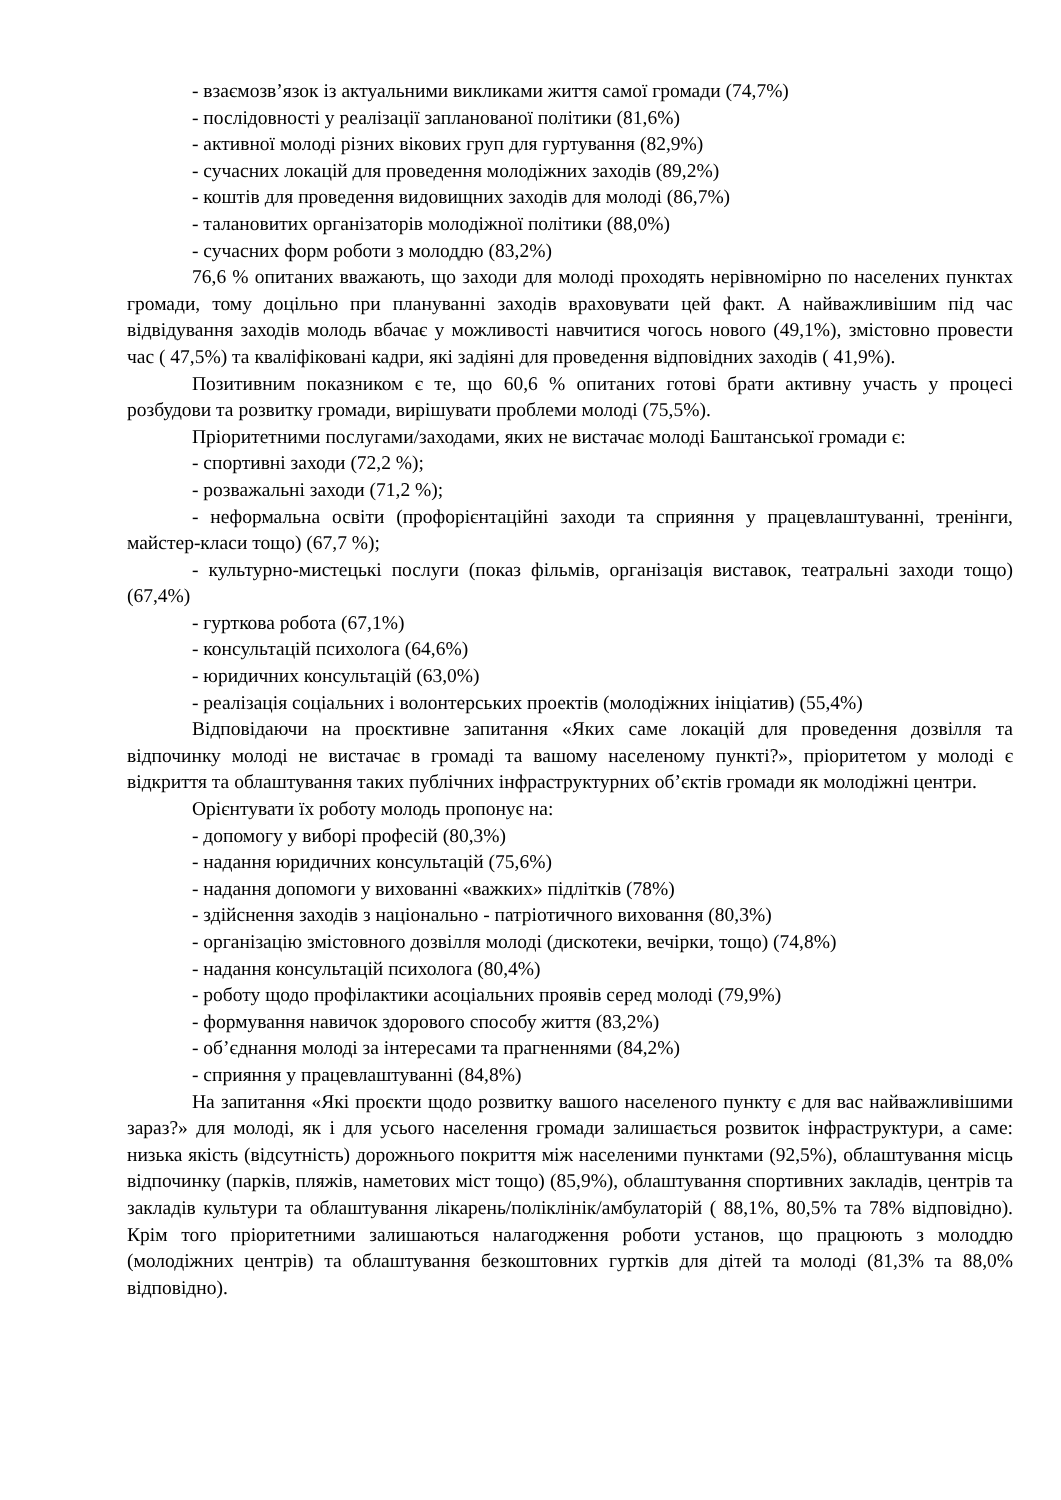- взаємозв’язок із актуальними викликами життя самої громади (74,7%)
- послідовності у реалізації запланованої політики (81,6%)
- активної молоді різних вікових груп для гуртування (82,9%)
- сучасних локацій для проведення молодіжних заходів (89,2%)
- коштів для проведення видовищних заходів для молоді (86,7%)
- талановитих організаторів молодіжної політики (88,0%)
- сучасних форм роботи з молоддю (83,2%)
76,6 % опитаних вважають, що заходи для молоді проходять нерівномірно по населених пунктах громади, тому доцільно при плануванні заходів враховувати цей факт. А найважливішим під час відвідування заходів молодь вбачає у можливості навчитися чогось нового (49,1%), змістовно провести час ( 47,5%) та кваліфіковані кадри, які задіяні для проведення відповідних заходів ( 41,9%).
Позитивним показником є те, що 60,6 % опитаних готові брати активну участь у процесі розбудови та розвитку громади, вирішувати проблеми молоді (75,5%).
Пріоритетними послугами/заходами, яких не вистачає молоді Баштанської громади є:
- спортивні заходи (72,2 %);
- розважальні заходи (71,2 %);
- неформальна освіти (профорієнтаційні заходи та сприяння у працевлаштуванні, тренінги, майстер-класи тощо) (67,7 %);
- культурно-мистецькі послуги (показ фільмів, організація виставок, театральні заходи тощо) (67,4%)
- гурткова робота (67,1%)
- консультацій психолога (64,6%)
- юридичних консультацій (63,0%)
- реалізація соціальних і волонтерських проектів (молодіжних ініціатив) (55,4%)
Відповідаючи на проєктивне запитання «Яких саме локацій для проведення дозвілля та відпочинку молоді не вистачає в громаді та вашому населеному пункті?», пріоритетом у молоді є відкриття та облаштування таких публічних інфраструктурних об’єктів громади як молодіжні центри.
Орієнтувати їх роботу молодь пропонує на:
- допомогу у виборі професій (80,3%)
- надання юридичних консультацій (75,6%)
- надання допомоги у вихованні «важких» підлітків (78%)
- здійснення заходів з національно - патріотичного виховання (80,3%)
- організацію змістовного дозвілля молоді (дискотеки, вечірки, тощо) (74,8%)
- надання консультацій психолога (80,4%)
- роботу щодо профілактики асоціальних проявів серед молоді (79,9%)
- формування навичок здорового способу життя (83,2%)
- об’єднання молоді за інтересами та прагненнями (84,2%)
- сприяння у працевлаштуванні (84,8%)
На запитання «Які проєкти щодо розвитку вашого населеного пункту є для вас найважливішими зараз?» для молоді, як і для усього населення громади залишається розвиток інфраструктури, а саме: низька якість (відсутність) дорожнього покриття між населеними пунктами (92,5%), облаштування місць відпочинку (парків, пляжів, наметових міст тощо) (85,9%), облаштування спортивних закладів, центрів та закладів культури та облаштування лікарень/поліклінік/амбулаторій ( 88,1%, 80,5% та 78% відповідно). Крім того пріоритетними залишаються налагодження роботи установ, що працюють з молоддю (молодіжних центрів) та облаштування безкоштовних гуртків для дітей та молоді (81,3% та 88,0% відповідно).